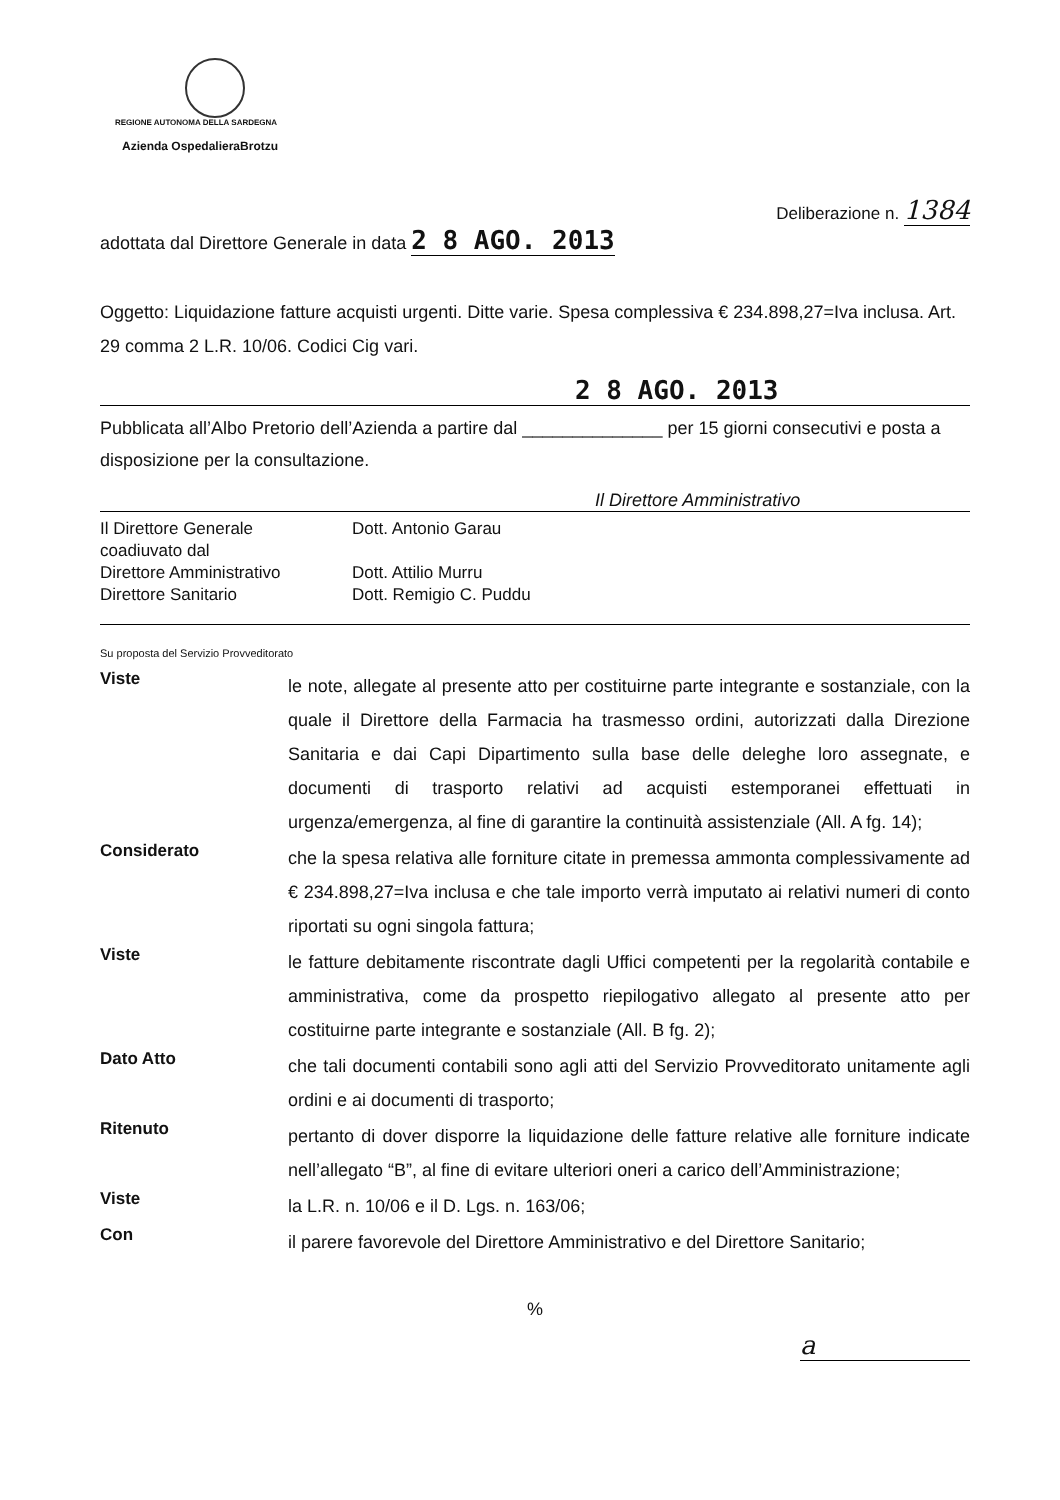REGIONE AUTONOMA DELLA SARDEGNA
Azienda OspedalieraBrotzu
Deliberazione n. 1384
adottata dal Direttore Generale in data 2 8 AGO. 2013
Oggetto: Liquidazione fatture acquisti urgenti. Ditte varie. Spesa complessiva € 234.898,27=Iva inclusa. Art. 29 comma 2 L.R. 10/06. Codici Cig vari.
2 8 AGO. 2013
Pubblicata all’Albo Pretorio dell’Azienda a partire dal ______________ per 15 giorni consecutivi e posta a disposizione per la consultazione.
Il Direttore Amministrativo
Il Direttore Generale
Dott. Antonio Garau
coadiuvato dal
Direttore Amministrativo
Dott. Attilio Murru
Direttore Sanitario
Dott. Remigio C. Puddu
Su proposta del Servizio Provveditorato
Viste
le note, allegate al presente atto per costituirne parte integrante e sostanziale, con la quale il Direttore della Farmacia ha trasmesso ordini, autorizzati dalla Direzione Sanitaria e dai Capi Dipartimento sulla base delle deleghe loro assegnate, e documenti di trasporto relativi ad acquisti estemporanei effettuati in urgenza/emergenza, al fine di garantire la continuità assistenziale (All. A fg. 14);
Considerato
che la spesa relativa alle forniture citate in premessa ammonta complessivamente ad € 234.898,27=Iva inclusa e che tale importo verrà imputato ai relativi numeri di conto riportati su ogni singola fattura;
Viste
le fatture debitamente riscontrate dagli Uffici competenti per la regolarità contabile e amministrativa, come da prospetto riepilogativo allegato al presente atto per costituirne parte integrante e sostanziale (All. B fg. 2);
Dato Atto
che tali documenti contabili sono agli atti del Servizio Provveditorato unitamente agli ordini e ai documenti di trasporto;
Ritenuto
pertanto di dover disporre la liquidazione delle fatture relative alle forniture indicate nell’allegato “B”, al fine di evitare ulteriori oneri a carico dell’Amministrazione;
Viste
la L.R. n. 10/06 e il D. Lgs. n. 163/06;
Con
il parere favorevole del Direttore Amministrativo e del Direttore Sanitario;
%
a